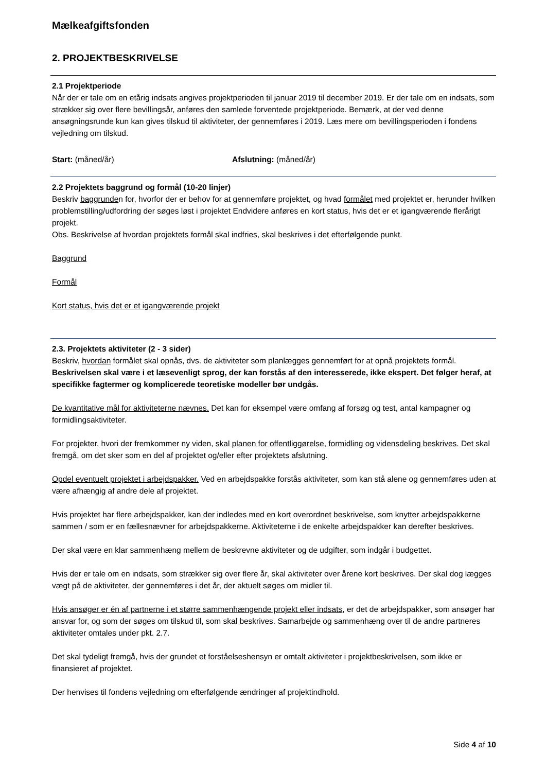Mælkeafgiftsfonden
2. PROJEKTBESKRIVELSE
2.1 Projektperiode
Når der er tale om en etårig indsats angives projektperioden til januar 2019 til december 2019. Er der tale om en indsats, som strækker sig over flere bevillingsår, anføres den samlede forventede projektperiode. Bemærk, at der ved denne ansøgningsrunde kun kan gives tilskud til aktiviteter, der gennemføres i 2019. Læs mere om bevillingsperioden i fondens vejledning om tilskud.
Start: (måned/år) Afslutning: (måned/år)
2.2 Projektets baggrund og formål (10-20 linjer)
Beskriv baggrunden for, hvorfor der er behov for at gennemføre projektet, og hvad formålet med projektet er, herunder hvilken problemstilling/udfordring der søges løst i projektet Endvidere anføres en kort status, hvis det er et igangværende flerårigt projekt.
Obs. Beskrivelse af hvordan projektets formål skal indfries, skal beskrives i det efterfølgende punkt.
Baggrund
Formål
Kort status, hvis det er et igangværende projekt
2.3. Projektets aktiviteter (2 - 3 sider)
Beskriv, hvordan formålet skal opnås, dvs. de aktiviteter som planlægges gennemført for at opnå projektets formål. Beskrivelsen skal være i et læsevenligt sprog, der kan forstås af den interesserede, ikke ekspert. Det følger heraf, at specifikke fagtermer og komplicerede teoretiske modeller bør undgås.
De kvantitative mål for aktiviteterne nævnes. Det kan for eksempel være omfang af forsøg og test, antal kampagner og formidlingsaktiviteter.
For projekter, hvori der fremkommer ny viden, skal planen for offentliggørelse, formidling og vidensdeling beskrives. Det skal fremgå, om det sker som en del af projektet og/eller efter projektets afslutning.
Opdel eventuelt projektet i arbejdspakker. Ved en arbejdspakke forstås aktiviteter, som kan stå alene og gennemføres uden at være afhængig af andre dele af projektet.
Hvis projektet har flere arbejdspakker, kan der indledes med en kort overordnet beskrivelse, som knytter arbejdspakkerne sammen / som er en fællesnævner for arbejdspakkerne. Aktiviteterne i de enkelte arbejdspakker kan derefter beskrives.
Der skal være en klar sammenhæng mellem de beskrevne aktiviteter og de udgifter, som indgår i budgettet.
Hvis der er tale om en indsats, som strækker sig over flere år, skal aktiviteter over årene kort beskrives. Der skal dog lægges vægt på de aktiviteter, der gennemføres i det år, der aktuelt søges om midler til.
Hvis ansøger er én af partnerne i et større sammenhængende projekt eller indsats, er det de arbejdspakker, som ansøger har ansvar for, og som der søges om tilskud til, som skal beskrives. Samarbejde og sammenhæng over til de andre partneres aktiviteter omtales under pkt. 2.7.
Det skal tydeligt fremgå, hvis der grundet et forståelseshensyn er omtalt aktiviteter i projektbeskrivelsen, som ikke er finansieret af projektet.
Der henvises til fondens vejledning om efterfølgende ændringer af projektindhold.
Side 4 af 10